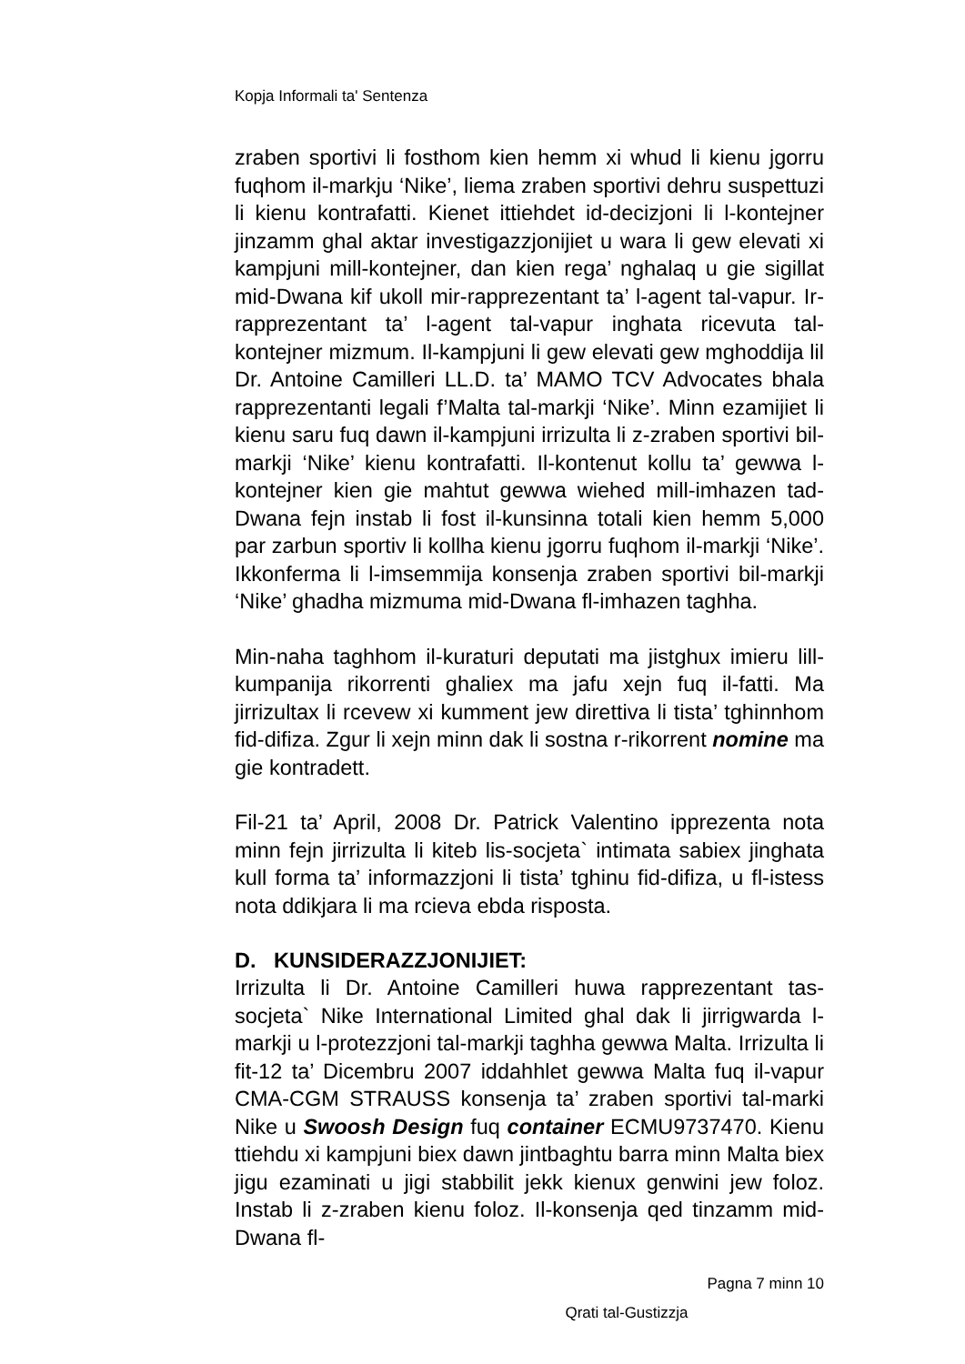Kopja Informali ta' Sentenza
zraben sportivi li fosthom kien hemm xi whud li kienu jgorru fuqhom il-markju ‘Nike’, liema zraben sportivi dehru suspettuzi li kienu kontrafatti. Kienet ittiehdet id-decizjoni li l-kontejner jinzamm ghal aktar investigazzjonijiet u wara li gew elevati xi kampjuni mill-kontejner, dan kien rega’ nghalaq u gie sigillat mid-Dwana kif ukoll mir-rapprezentant ta’ l-agent tal-vapur. Ir-rapprezentant ta’ l-agent tal-vapur inghata ricevuta tal-kontejner mizmum. Il-kampjuni li gew elevati gew mghoddija lil Dr. Antoine Camilleri LL.D. ta’ MAMO TCV Advocates bhala rapprezentanti legali f’Malta tal-markji ‘Nike’. Minn ezamijiet li kienu saru fuq dawn il-kampjuni irrizulta li z-zraben sportivi bil-markji ‘Nike’ kienu kontrafatti. Il-kontenut kollu ta’ gewwa l-kontejner kien gie mahtut gewwa wiehed mill-imhazen tad-Dwana fejn instab li fost il-kunsinna totali kien hemm 5,000 par zarbun sportiv li kollha kienu jgorru fuqhom il-markji ‘Nike’. Ikkonferma li l-imsemmija konsenja zraben sportivi bil-markji ‘Nike’ ghadha mizmuma mid-Dwana fl-imhazen taghha.
Min-naha taghhom il-kuraturi deputati ma jistghux imieru lill-kumpanija rikorrenti ghaliex ma jafu xejn fuq il-fatti. Ma jirrizultax li rcevew xi kumment jew direttiva li tista’ tghinnhom fid-difiza. Zgur li xejn minn dak li sostna r-rikorrent nomine ma gie kontradett.
Fil-21 ta’ April, 2008 Dr. Patrick Valentino ipprezenta nota minn fejn jirrizulta li kiteb lis-socjeta` intimata sabiex jinghata kull forma ta’ informazzjoni li tista’ tghinu fid-difiza, u fl-istess nota ddikjara li ma rcieva ebda risposta.
D. KUNSIDERAZZJONIJIET:
Irrizulta li Dr. Antoine Camilleri huwa rapprezentant tas-socjeta` Nike International Limited ghal dak li jirrigwarda l-markji u l-protezzjoni tal-markji taghha gewwa Malta. Irrizulta li fit-12 ta’ Dicembru 2007 iddahhlet gewwa Malta fuq il-vapur CMA-CGM STRAUSS konsenja ta’ zraben sportivi tal-marki Nike u Swoosh Design fuq container ECMU9737470. Kienu ttiehdu xi kampjuni biex dawn jintbaghtu barra minn Malta biex jigu ezaminati u jigi stabbilit jekk kienux genwini jew foloz. Instab li z-zraben kienu foloz. Il-konsenja qed tinzamm mid-Dwana fl-
Pagna 7 minn 10
Qrati tal-Gustizzja